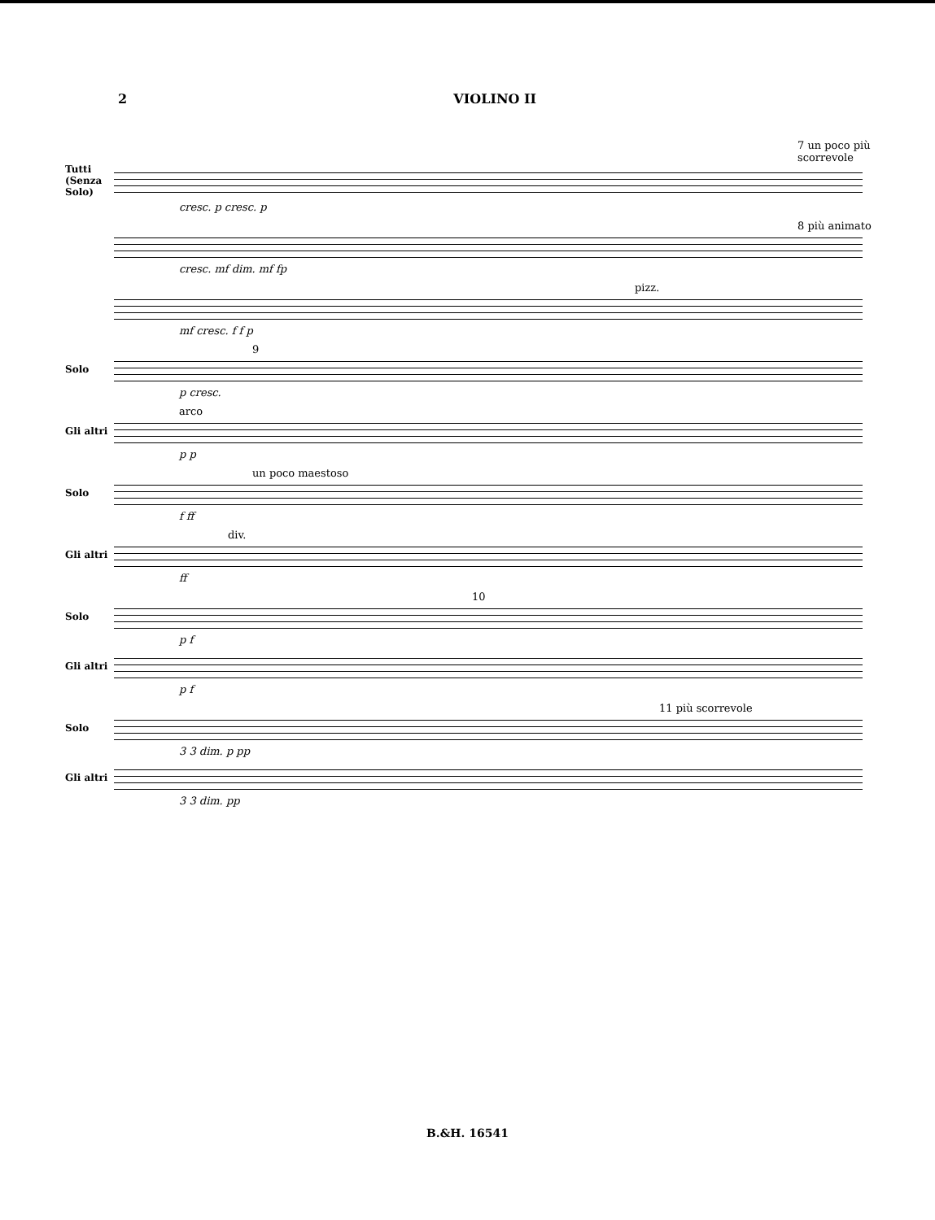2 VIOLINO II
7 un poco più scorrevole
Tutti (Senza Solo)
cresc. p cresc. p
8 più animato
cresc. mf dim. mf fp
pizz.
mf cresc. f f p
9
Solo
p cresc.
arco
Gli altri
p p
un poco maestoso
Solo
f ff
div.
Gli altri
ff
10
Solo
p f
Gli altri
p f
11 più scorrevole
Solo
3 3 dim. p pp
Gli altri
3 3 dim. pp
B.&H. 16541